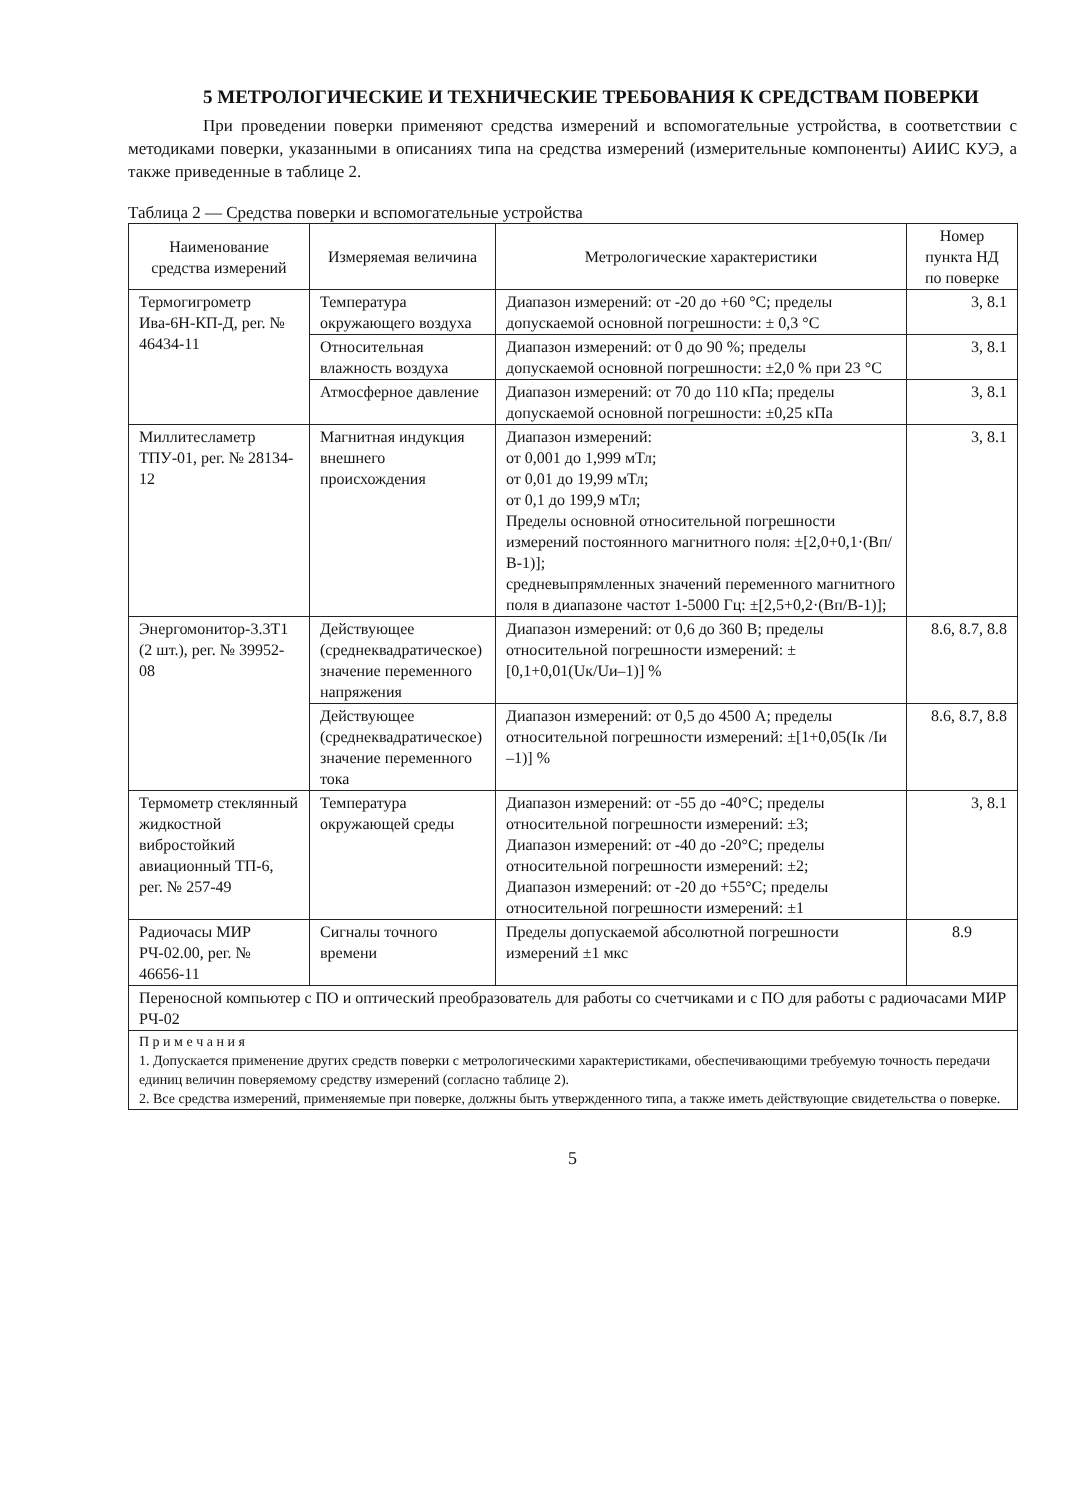5 МЕТРОЛОГИЧЕСКИЕ И ТЕХНИЧЕСКИЕ ТРЕБОВАНИЯ К СРЕДСТВАМ ПОВЕРКИ
При проведении поверки применяют средства измерений и вспомогательные устройства, в соответствии с методиками поверки, указанными в описаниях типа на средства измерений (измерительные компоненты) АИИС КУЭ, а также приведенные в таблице 2.
Таблица 2 — Средства поверки и вспомогательные устройства
| Наименование средства измерений | Измеряемая величина | Метрологические характеристики | Номер пункта НД по поверке |
| --- | --- | --- | --- |
| Термогигрометр Ива-6Н-КП-Д, рег. № 46434-11 | Температура окружающего воздуха | Диапазон измерений: от -20 до +60 °С; пределы допускаемой основной погрешности: ± 0,3 °С | 3, 8.1 |
| | Относительная влажность воздуха | Диапазон измерений: от 0 до 90 %; пределы допускаемой основной погрешности: ±2,0 % при 23 °С | 3, 8.1 |
| | Атмосферное давление | Диапазон измерений: от 70 до 110 кПа; пределы допускаемой основной погрешности: ±0,25 кПа | 3, 8.1 |
| Миллитесламетр ТПУ-01, рег. № 28134-12 | Магнитная индукция внешнего происхождения | Диапазон измерений: от 0,001 до 1,999 мТл; от 0,01 до 19,99 мТл; от 0,1 до 199,9 мТл; Пределы основной относительной погрешности измерений постоянного магнитного поля: ±[2,0+0,1·(Вп/В-1)]; средневыпрямленных значений переменного магнитного поля в диапазоне частот 1-5000 Гц: ±[2,5+0,2·(Вп/В-1)]; | 3, 8.1 |
| Энергомонитор-3.3Т1 (2 шт.), рег. № 39952-08 | Действующее (среднеквадратическое) значение переменного напряжения | Диапазон измерений: от 0,6 до 360 В; пределы относительной погрешности измерений: ±[0,1+0,01(Uк/Uи–1)] % | 8.6, 8.7, 8.8 |
| | Действующее (среднеквадратическое) значение переменного тока | Диапазон измерений: от 0,5 до 4500 А; пределы относительной погрешности измерений: ±[1+0,05(Iк /Iи –1)] % | 8.6, 8.7, 8.8 |
| Термометр стеклянный жидкостной вибростойкий авиационный ТП-6, рег. № 257-49 | Температура окружающей среды | Диапазон измерений: от -55 до -40°С; пределы относительной погрешности измерений: ±3; Диапазон измерений: от -40 до -20°С; пределы относительной погрешности измерений: ±2; Диапазон измерений: от -20 до +55°С; пределы относительной погрешности измерений: ±1 | 3, 8.1 |
| Радиочасы МИР РЧ-02.00, рег. № 46656-11 | Сигналы точного времени | Пределы допускаемой абсолютной погрешности измерений ±1 мкс | 8.9 |
| Переносной компьютер с ПО и оптический преобразователь для работы со счетчиками и с ПО для работы с радиочасами МИР РЧ-02 | | | |
| П р и м е ч а н и я 1. Допускается применение других средств поверки с метрологическими характеристиками, обеспечивающими требуемую точность передачи единиц величин поверяемому средству измерений (согласно таблице 2). 2. Все средства измерений, применяемые при поверке, должны быть утвержденного типа, а также иметь действующие свидетельства о поверке. | | | |
5